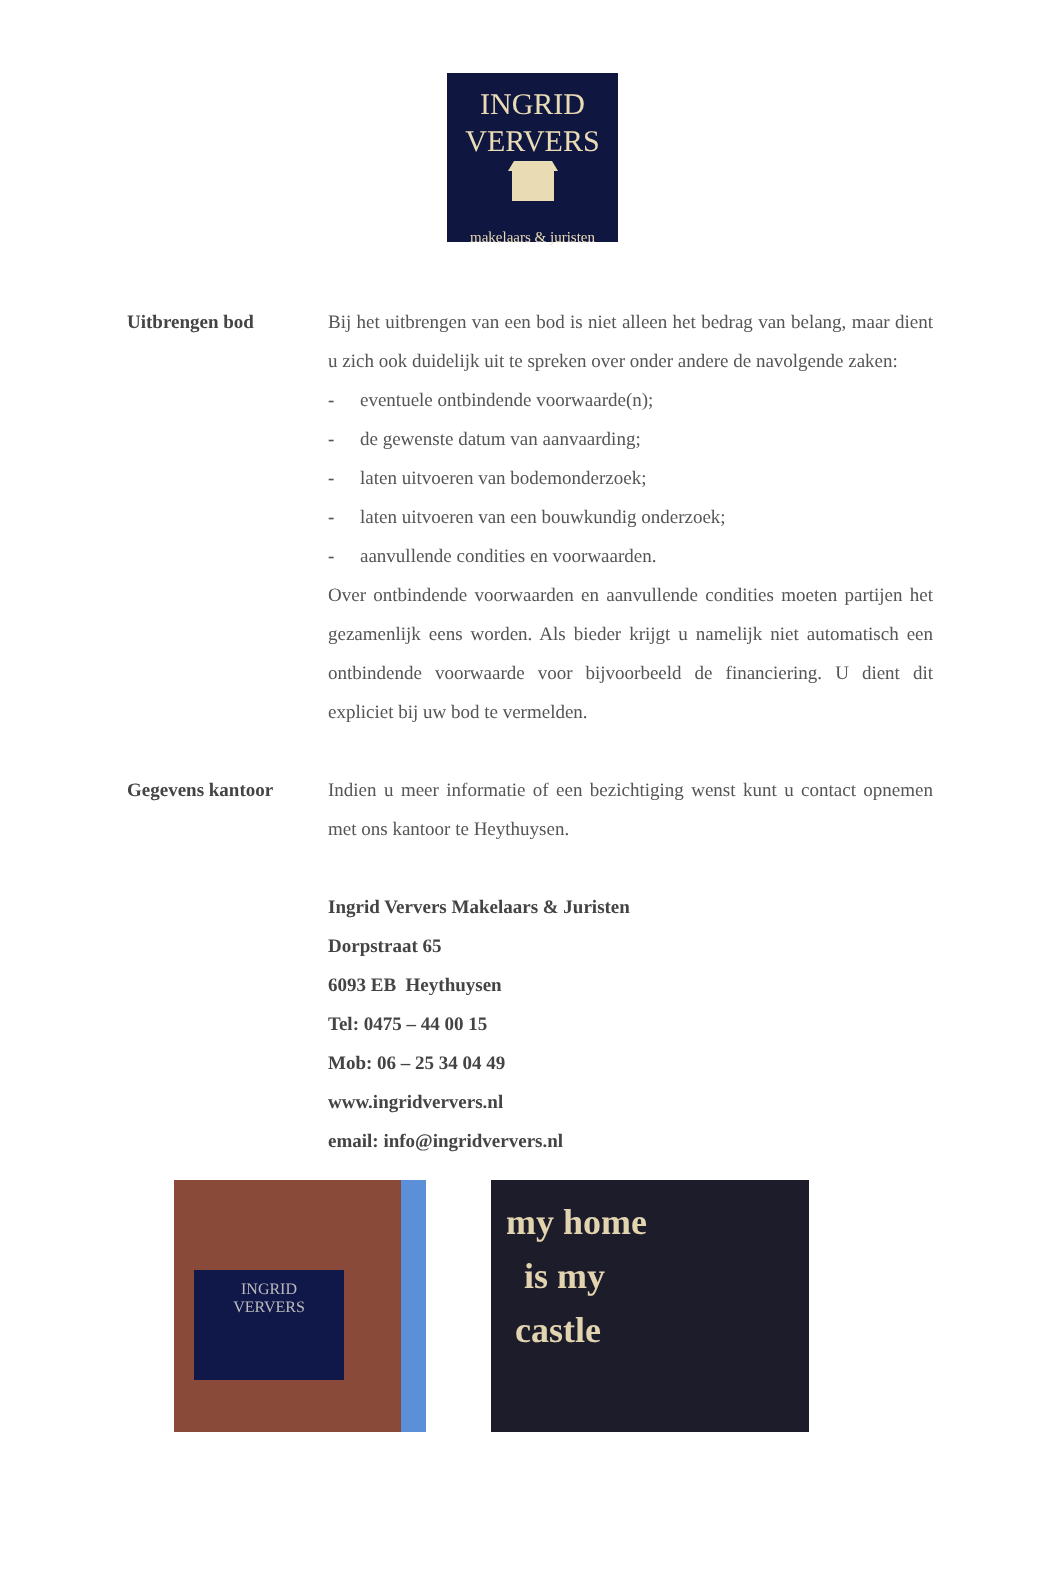INGRID
VERVERS
makelaars & juristen
Uitbrengen bod Bij het uitbrengen van een bod is niet alleen het bedrag van belang, maar dient u zich ook duidelijk uit te spreken over onder andere de navolgende zaken:
- eventuele ontbindende voorwaarde(n);
- de gewenste datum van aanvaarding;
- laten uitvoeren van bodemonderzoek;
- laten uitvoeren van een bouwkundig onderzoek;
- aanvullende condities en voorwaarden.
Over ontbindende voorwaarden en aanvullende condities moeten partijen het gezamenlijk eens worden. Als bieder krijgt u namelijk niet automatisch een ontbindende voorwaarde voor bijvoorbeeld de financiering. U dient dit expliciet bij uw bod te vermelden.
Gegevens kantoor Indien u meer informatie of een bezichtiging wenst kunt u contact opnemen met ons kantoor te Heythuysen.
Ingrid Ververs Makelaars & Juristen
Dorpstraat 65
6093 EB Heythuysen
Tel: 0475 – 44 00 15
Mob: 06 – 25 34 04 49
www.ingridververs.nl
email: info@ingridververs.nl
INGRID
VERVERS
my home
is my
castle